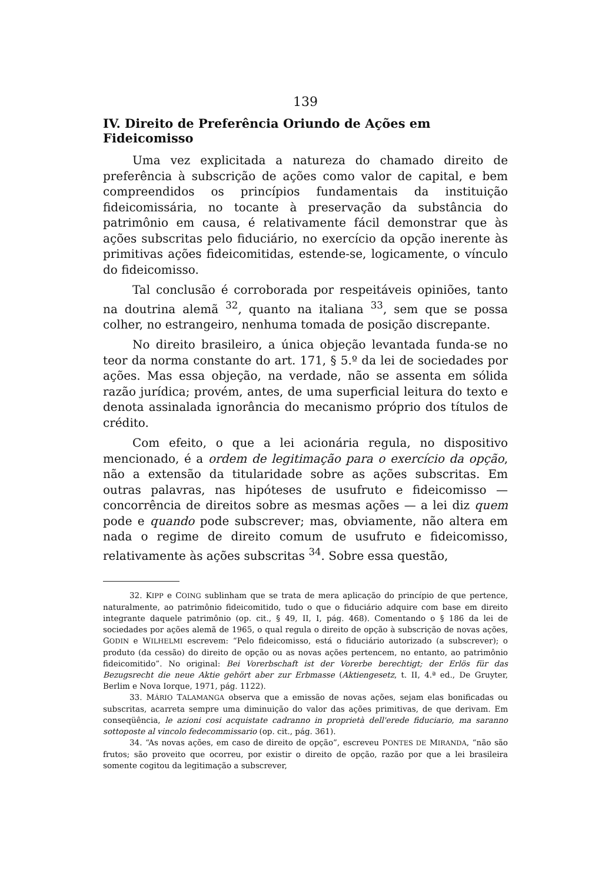139
IV. Direito de Preferência Oriundo de Ações em Fideicomisso
Uma vez explicitada a natureza do chamado direito de preferência à subscrição de ações como valor de capital, e bem compreendidos os princípios fundamentais da instituição fideicomissária, no tocante à preservação da substância do patrimônio em causa, é relativamente fácil demonstrar que às ações subscritas pelo fiduciário, no exercício da opção inerente às primitivas ações fideicomitidas, estende-se, logicamente, o vínculo do fideicomisso.
Tal conclusão é corroborada por respeitáveis opiniões, tanto na doutrina alemã <sup>32</sup>, quanto na italiana <sup>33</sup>, sem que se possa colher, no estrangeiro, nenhuma tomada de posição discrepante.
No direito brasileiro, a única objeção levantada funda-se no teor da norma constante do art. 171, § 5.º da lei de sociedades por ações. Mas essa objeção, na verdade, não se assenta em sólida razão jurídica; provém, antes, de uma superficial leitura do texto e denota assinalada ignorância do mecanismo próprio dos títulos de crédito.
Com efeito, o que a lei acionária regula, no dispositivo mencionado, é a ordem de legitimação para o exercício da opção, não a extensão da titularidade sobre as ações subscritas. Em outras palavras, nas hipóteses de usufruto e fideicomisso — concorrência de direitos sobre as mesmas ações — a lei diz quem pode e quando pode subscrever; mas, obviamente, não altera em nada o regime de direito comum de usufruto e fideicomisso, relativamente às ações subscritas <sup>34</sup>. Sobre essa questão,
32. KIPP e COING sublinham que se trata de mera aplicação do princípio de que pertence, naturalmente, ao patrimônio fideicomitido, tudo o que o fiduciário adquire com base em direito integrante daquele patrimônio (op. cit., § 49, II, I, pág. 468). Comentando o § 186 da lei de sociedades por ações alemã de 1965, o qual regula o direito de opção à subscrição de novas ações, GODIN e WILHELMI escrevem: “Pelo fideicomisso, está o fiduciário autorizado (a subscrever); o produto (da cessão) do direito de opção ou as novas ações pertencem, no entanto, ao patrimônio fideicomitido”. No original: Bei Vorerbschaft ist der Vorerbe berechtigt; der Erlös für das Bezugsrecht die neue Aktie gehört aber zur Erbmasse (Aktiengesetz, t. II, 4.ª ed., De Gruyter, Berlim e Nova Iorque, 1971, pág. 1122).
33. MÁRIO TALAMANGA observa que a emissão de novas ações, sejam elas bonificadas ou subscritas, acarreta sempre uma diminuição do valor das ações primitivas, de que derivam. Em conseqüência, le azioni cosi acquistate cadranno in proprietà dell'erede fiduciario, ma saranno sottoposte al vincolo fedecommissario (op. cit., pág. 361).
34. “As novas ações, em caso de direito de opção”, escreveu PONTES DE MIRANDA, “não são frutos; são proveito que ocorreu, por existir o direito de opção, razão por que a lei brasileira somente cogitou da legitimação a subscrever,